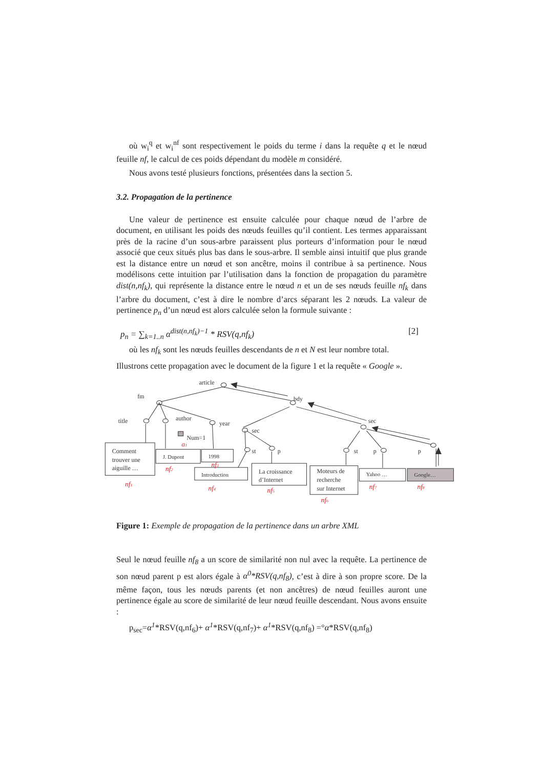où w<sub>i</sub><sup>q</sup> et w<sub>i</sub><sup>nf</sup> sont respectivement le poids du terme i dans la requête q et le nœud feuille nf, le calcul de ces poids dépendant du modèle m considéré.
Nous avons testé plusieurs fonctions, présentées dans la section 5.
3.2. Propagation de la pertinence
Une valeur de pertinence est ensuite calculée pour chaque nœud de l’arbre de document, en utilisant les poids des nœuds feuilles qu’il contient. Les termes apparaissant près de la racine d’un sous-arbre paraissent plus porteurs d’information pour le nœud associé que ceux situés plus bas dans le sous-arbre. Il semble ainsi intuitif que plus grande est la distance entre un nœud et son ancêtre, moins il contribue à sa pertinence. Nous modélisons cette intuition par l’utilisation dans la fonction de propagation du paramètre dist(n,nf<sub>k</sub>), qui représente la distance entre le nœud n et un de ses nœuds feuille nf<sub>k</sub> dans l’arbre du document, c’est à dire le nombre d’arcs séparant les 2 nœuds. La valeur de pertinence p<sub>n</sub> d’un nœud est alors calculée selon la formule suivante :
p<sub>n</sub> = ∑<sub>k=1..n</sub> α<sup>dist(n,nf<sub>k</sub>)−1</sup> * RSV(q,nf<sub>k</sub>) [2]
où les nf<sub>k</sub> sont les nœuds feuilles descendants de n et N est leur nombre total.
Illustrons cette propagation avec le document de la figure 1 et la requête « Google ».
article
fm
bdy
title
author
year
sec
sec
Num=1
st
p
st
p
p
Comment
trouver une
aiguille …
J. Dupont
1998
Introduction
La croissance
d’Internet
Moteurs de
recherche
sur Internet
Yahoo …
Google…
a1
nf1
nf2
nf3
nf4
nf5
nf6
nf7
nf8
Figure 1: Exemple de propagation de la pertinence dans un arbre XML
Seul le nœud feuille nf<sub>8</sub> a un score de similarité non nul avec la requête. La pertinence de son nœud parent p est alors égale à α<sup>0</sup>*RSV(q,nf<sub>8</sub>), c’est à dire à son propre score. De la même façon, tous les nœuds parents (et non ancêtres) de nœud feuilles auront une pertinence égale au score de similarité de leur nœud feuille descendant. Nous avons ensuite :
p<sub>sec</sub>=α<sup>1</sup>*RSV(q,nf<sub>6</sub>)+ α<sup>1</sup>*RSV(q,nf<sub>7</sub>)+ α<sup>1</sup>*RSV(q,nf<sub>8</sub>) =°α*RSV(q,nf<sub>8</sub>)